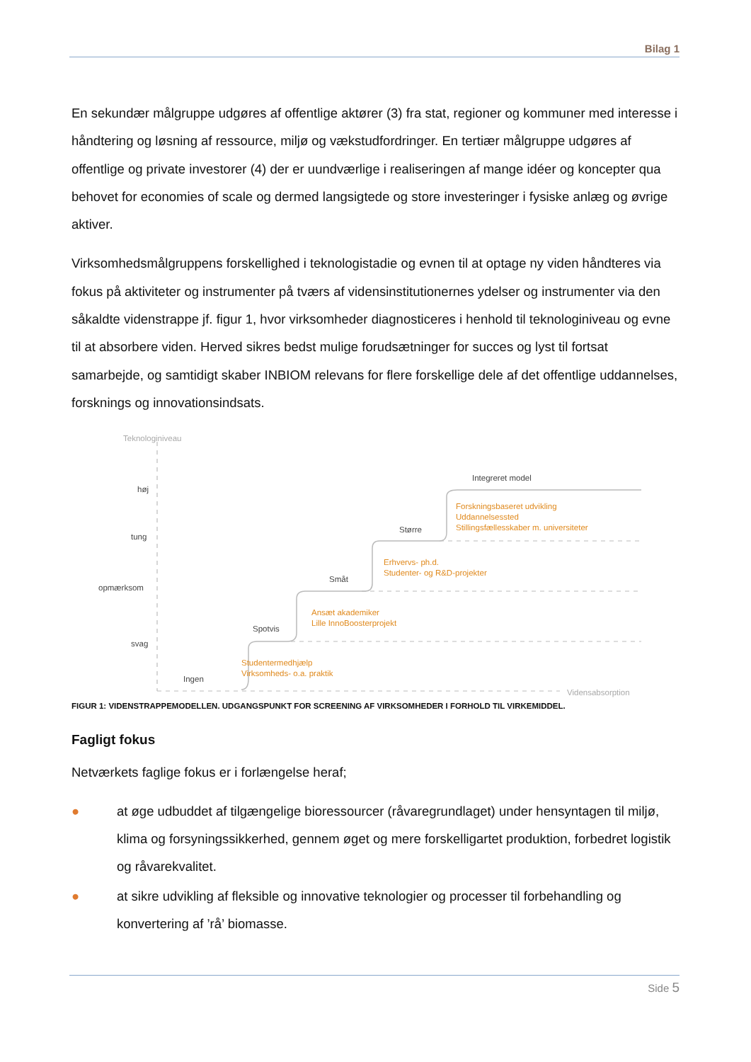Bilag 1
En sekundær målgruppe udgøres af offentlige aktører (3) fra stat, regioner og kommuner med interesse i håndtering og løsning af ressource, miljø og vækstudfordringer. En tertiær målgruppe udgøres af offentlige og private investorer (4) der er uundværlige i realiseringen af mange idéer og koncepter qua behovet for economies of scale og dermed langsigtede og store investeringer i fysiske anlæg og øvrige aktiver.
Virksomhedsmålgruppens forskellighed i teknologistadie og evnen til at optage ny viden håndteres via fokus på aktiviteter og instrumenter på tværs af vidensinstitutionernes ydelser og instrumenter via den såkaldte videnstrappe jf. figur 1, hvor virksomheder diagnosticeres i henhold til teknologiniveau og evne til at absorbere viden. Herved sikres bedst mulige forudsætninger for succes og lyst til fortsat samarbejde, og samtidigt skaber INBIOM relevans for flere forskellige dele af det offentlige uddannelses, forsknings og innovationsindsats.
Teknologiniveau
høj
tung
opmærksom
svag
Ingen
Spotvis
Småt
Større
Integreret model
Studentermedhjælp
Virksomheds- o.a. praktik
Ansæt akademiker
Lille InnoBoosterprojekt
Erhvervs- ph.d.
Studenter- og R&D-projekter
Forskningsbaseret udvikling
Uddannelsessted
Stillingsfællesskaber m. universiteter
Vidensabsorption
FIGUR 1: VIDENSTRAPPEMODELLEN. UDGANGSPUNKT FOR SCREENING AF VIRKSOMHEDER I FORHOLD TIL VIRKEMIDDEL.
Fagligt fokus
Netværkets faglige fokus er i forlængelse heraf;
● at øge udbuddet af tilgængelige bioressourcer (råvaregrundlaget) under hensyntagen til miljø, klima og forsyningssikkerhed, gennem øget og mere forskelligartet produktion, forbedret logistik og råvarekvalitet.
● at sikre udvikling af fleksible og innovative teknologier og processer til forbehandling og konvertering af ’rå’ biomasse.
Side 5